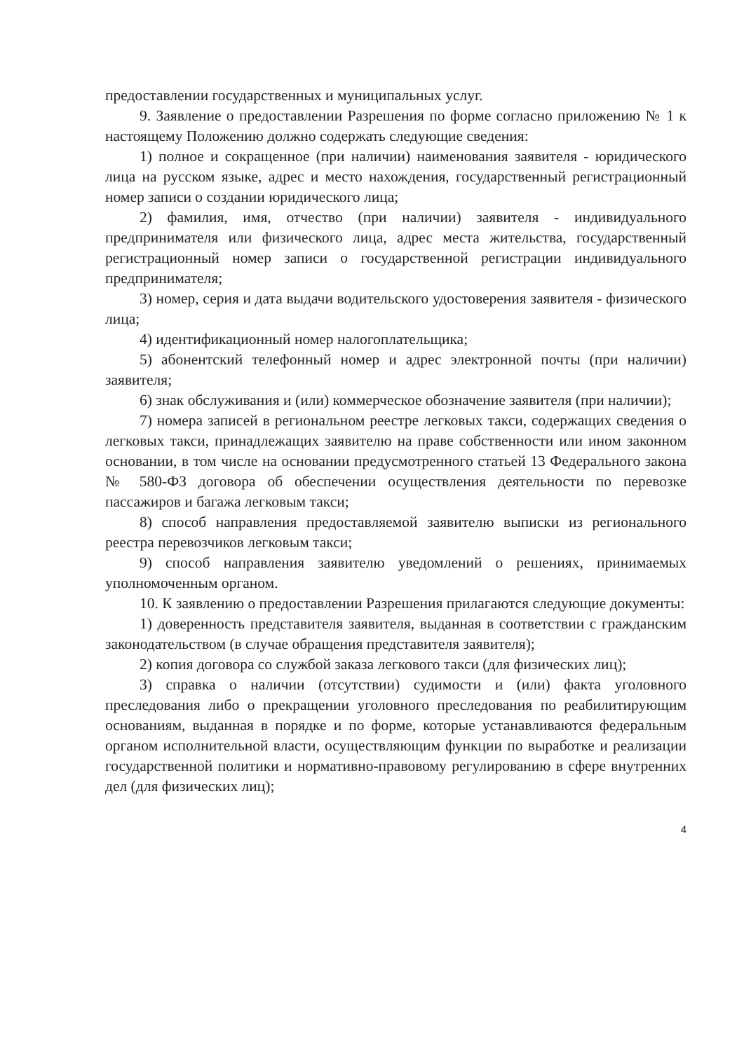предоставлении государственных и муниципальных услуг.
9. Заявление о предоставлении Разрешения по форме согласно приложению № 1 к настоящему Положению должно содержать следующие сведения:
1) полное и сокращенное (при наличии) наименования заявителя - юридического лица на русском языке, адрес и место нахождения, государственный регистрационный номер записи о создании юридического лица;
2) фамилия, имя, отчество (при наличии) заявителя - индивидуального предпринимателя или физического лица, адрес места жительства, государственный регистрационный номер записи о государственной регистрации индивидуального предпринимателя;
3) номер, серия и дата выдачи водительского удостоверения заявителя - физического лица;
4) идентификационный номер налогоплательщика;
5) абонентский телефонный номер и адрес электронной почты (при наличии) заявителя;
6) знак обслуживания и (или) коммерческое обозначение заявителя (при наличии);
7) номера записей в региональном реестре легковых такси, содержащих сведения о легковых такси, принадлежащих заявителю на праве собственности или ином законном основании, в том числе на основании предусмотренного статьей 13 Федерального закона № 580-ФЗ договора об обеспечении осуществления деятельности по перевозке пассажиров и багажа легковым такси;
8) способ направления предоставляемой заявителю выписки из регионального реестра перевозчиков легковым такси;
9) способ направления заявителю уведомлений о решениях, принимаемых уполномоченным органом.
10. К заявлению о предоставлении Разрешения прилагаются следующие документы:
1) доверенность представителя заявителя, выданная в соответствии с гражданским законодательством (в случае обращения представителя заявителя);
2) копия договора со службой заказа легкового такси (для физических лиц);
3) справка о наличии (отсутствии) судимости и (или) факта уголовного преследования либо о прекращении уголовного преследования по реабилитирующим основаниям, выданная в порядке и по форме, которые устанавливаются федеральным органом исполнительной власти, осуществляющим функции по выработке и реализации государственной политики и нормативно-правовому регулированию в сфере внутренних дел (для физических лиц);
4